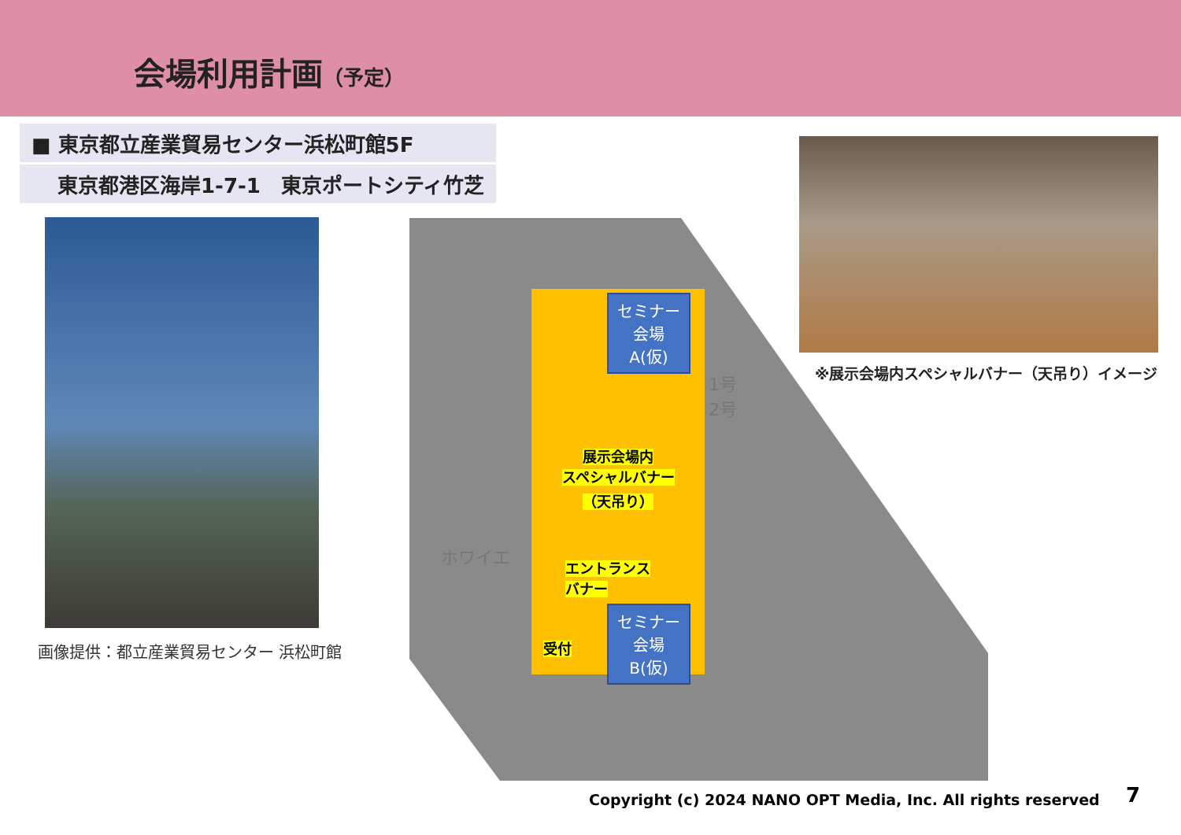会場利用計画（予定）
■ 東京都立産業貿易センター浜松町館5F
東京都港区海岸1-7-1　東京ポートシティ竹芝
画像提供：都立産業貿易センター 浜松町館
セミナー
会場
A(仮)
展示会場内
スペシャルバナー
（天吊り）
ホワイエ
エントランス
バナー
受付
セミナー
会場
B(仮)
1号
2号
※展示会場内スペシャルバナー（天吊り）イメージ
Copyright (c) 2024 NANO OPT Media, Inc. All rights reserved
7